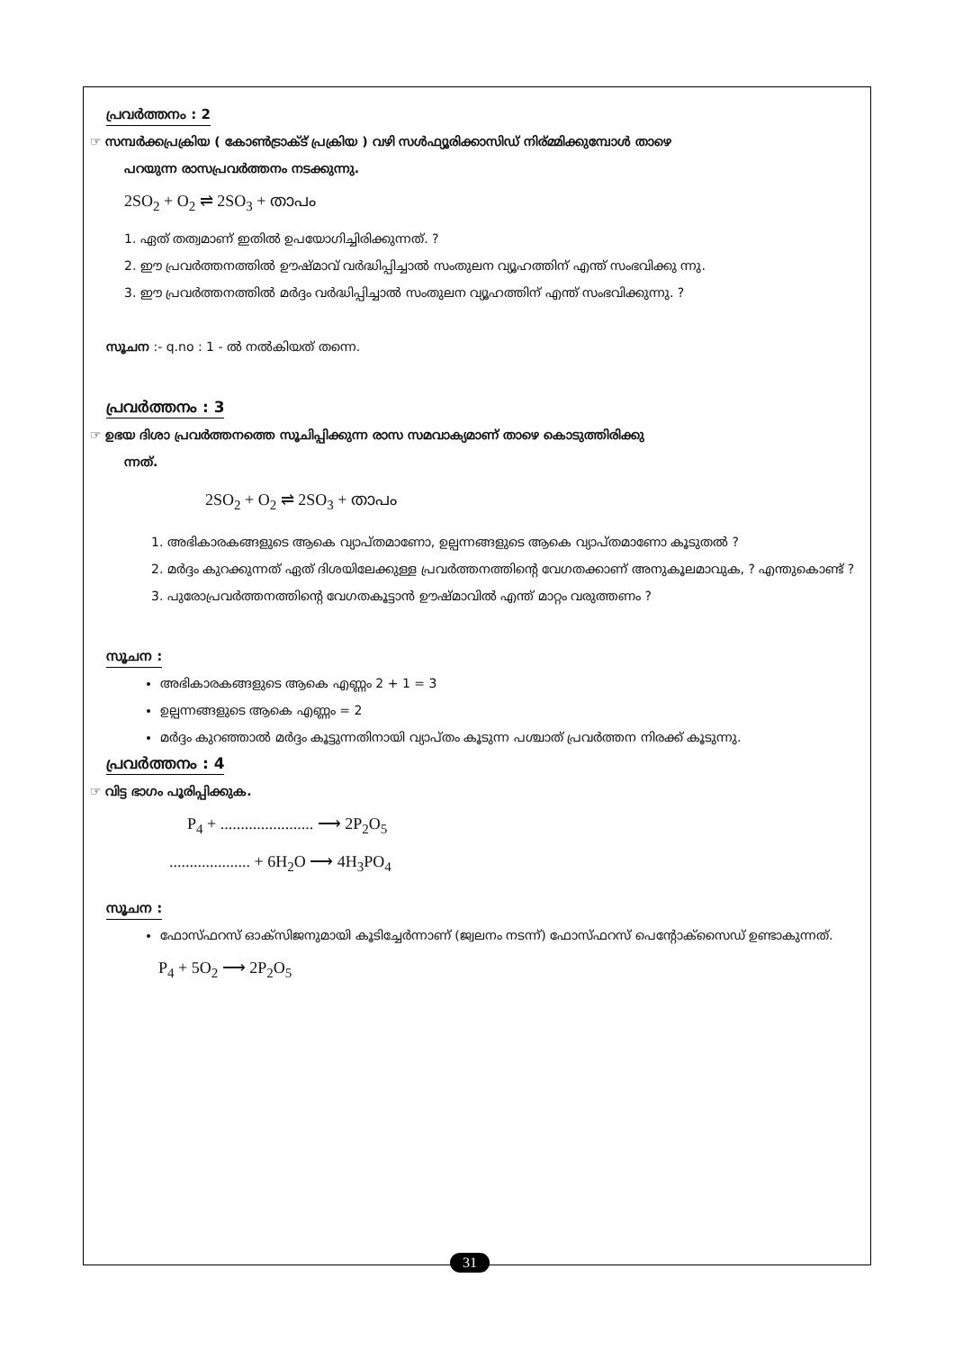പ്രവർത്തനം : 2
☞ സമ്പർക്കപ്രക്രിയ ( കോൺട്രാക്ട് പ്രക്രിയ ) വഴി സൾഫ്യൂരിക്കാസിഡ് നിര്മ്മിക്കുമ്പോൾ താഴെ
പറയുന്ന രാസപ്രവർത്തനം നടക്കുന്നു.
2SO<sub>2</sub> + O<sub>2</sub> ⇌ 2SO<sub>3</sub> + താപം
1. ഏത് തത്വമാണ് ഇതിൽ ഉപയോഗിച്ചിരിക്കുന്നത്. ?
2. ഈ പ്രവർത്തനത്തിൽ ഊഷ്മാവ് വർദ്ധിപ്പിച്ചാൽ സംതുലന വ്യൂഹത്തിന് എന്ത് സംഭവിക്കു ന്നു.
3. ഈ പ്രവർത്തനത്തിൽ മർദ്ദം വർദ്ധിപ്പിച്ചാൽ സംതുലന വ്യൂഹത്തിന് എന്ത് സംഭവിക്കുന്നു. ?
സൂചന :- q.no : 1 - ൽ നൽകിയത് തന്നെ.
പ്രവർത്തനം : 3
☞ ഉഭയ ദിശാ പ്രവർത്തനത്തെ സൂചിപ്പിക്കുന്ന രാസ സമവാക്യമാണ് താഴെ കൊടുത്തിരിക്കു
ന്നത്.
2SO<sub>2</sub> + O<sub>2</sub> ⇌ 2SO<sub>3</sub> + താപം
1. അഭികാരകങ്ങളുടെ ആകെ വ്യാപ്തമാണോ, ഉല്പന്നങ്ങളുടെ ആകെ വ്യാപ്തമാണോ കൂടുതൽ ?
2. മർദ്ദം കുറക്കുന്നത് ഏത് ദിശയിലേക്കുള്ള പ്രവർത്തനത്തിന്റെ വേഗതക്കാണ് അനുകൂലമാവുക, ? എന്തുകൊണ്ട് ?
3. പുരോപ്രവർത്തനത്തിന്റെ വേഗതകൂട്ടാൻ ഊഷ്മാവിൽ എന്ത് മാറ്റം വരുത്തണം ?
സൂചന :
അഭികാരകങ്ങളുടെ ആകെ എണ്ണം 2 + 1 = 3
ഉല്പന്നങ്ങളുടെ ആകെ എണ്ണം = 2
മർദ്ദം കുറഞ്ഞാൽ മർദ്ദം കൂട്ടുന്നതിനായി വ്യാപ്തം കൂടുന്ന പശ്ചാത് പ്രവർത്തന നിരക്ക് കൂടുന്നു.
പ്രവർത്തനം : 4
☞ വിട്ട ഭാഗം പൂരിപ്പിക്കുക.
P<sub>4</sub> + ....................... ⟶ 2P<sub>2</sub>O<sub>5</sub>
.................... + 6H<sub>2</sub>O ⟶ 4H<sub>3</sub>PO<sub>4</sub>
സൂചന :
ഫോസ്ഫറസ് ഓക്സിജനുമായി കൂടിച്ചേർന്നാണ് (ജ്വലനം നടന്ന്) ഫോസ്ഫറസ് പെന്റോക്സൈഡ് ഉണ്ടാകുന്നത്.
P<sub>4</sub> + 5O<sub>2</sub> ⟶ 2P<sub>2</sub>O<sub>5</sub>
31